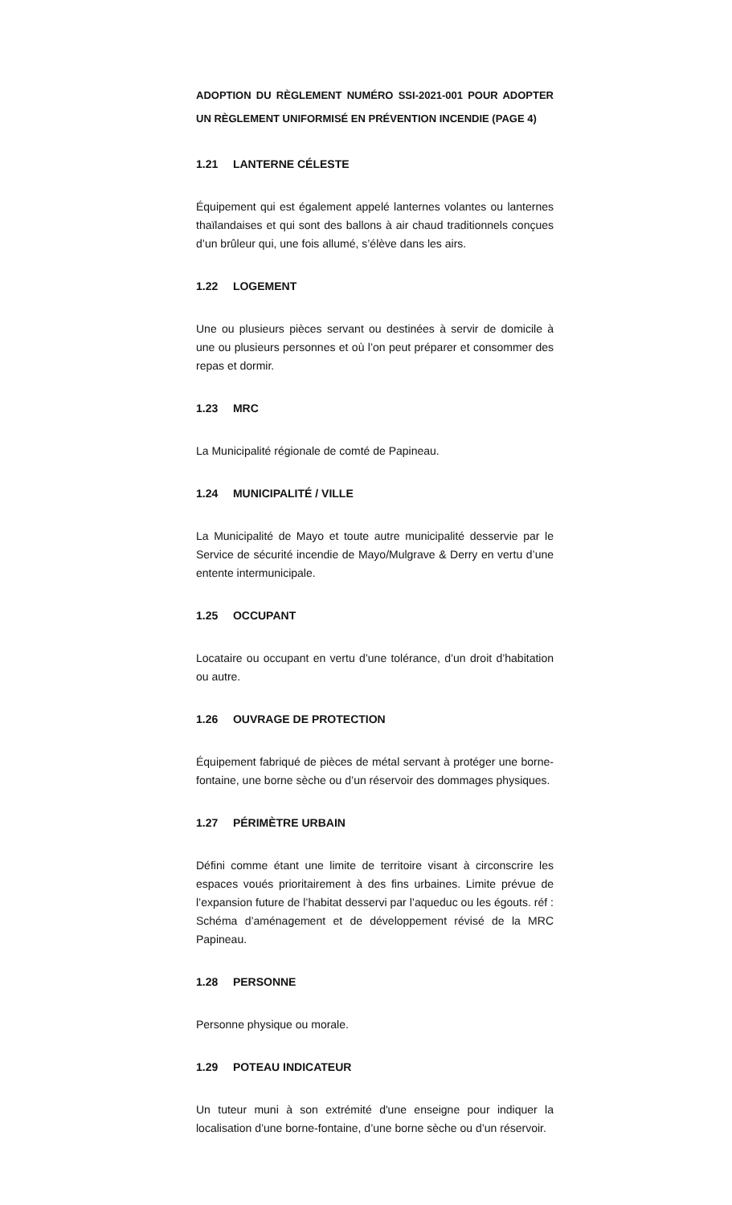ADOPTION DU RÈGLEMENT NUMÉRO SSI-2021-001 POUR ADOPTER UN RÈGLEMENT UNIFORMISÉ EN PRÉVENTION INCENDIE (PAGE 4)
1.21 LANTERNE CÉLESTE
Équipement qui est également appelé lanternes volantes ou lanternes thaïlandaises et qui sont des ballons à air chaud traditionnels conçues d’un brûleur qui, une fois allumé, s’élève dans les airs.
1.22 LOGEMENT
Une ou plusieurs pièces servant ou destinées à servir de domicile à une ou plusieurs personnes et où l’on peut préparer et consommer des repas et dormir.
1.23 MRC
La Municipalité régionale de comté de Papineau.
1.24 MUNICIPALITÉ / VILLE
La Municipalité de Mayo et toute autre municipalité desservie par le Service de sécurité incendie de Mayo/Mulgrave & Derry en vertu d’une entente intermunicipale.
1.25 OCCUPANT
Locataire ou occupant en vertu d’une tolérance, d’un droit d’habitation ou autre.
1.26 OUVRAGE DE PROTECTION
Équipement fabriqué de pièces de métal servant à protéger une borne-fontaine, une borne sèche ou d’un réservoir des dommages physiques.
1.27 PÉRIMÈTRE URBAIN
Défini comme étant une limite de territoire visant à circonscrire les espaces voués prioritairement à des fins urbaines. Limite prévue de l’expansion future de l’habitat desservi par l’aqueduc ou les égouts. réf : Schéma d’aménagement et de développement révisé de la MRC Papineau.
1.28 PERSONNE
Personne physique ou morale.
1.29 POTEAU INDICATEUR
Un tuteur muni à son extrémité d'une enseigne pour indiquer la localisation d’une borne-fontaine, d’une borne sèche ou d’un réservoir.